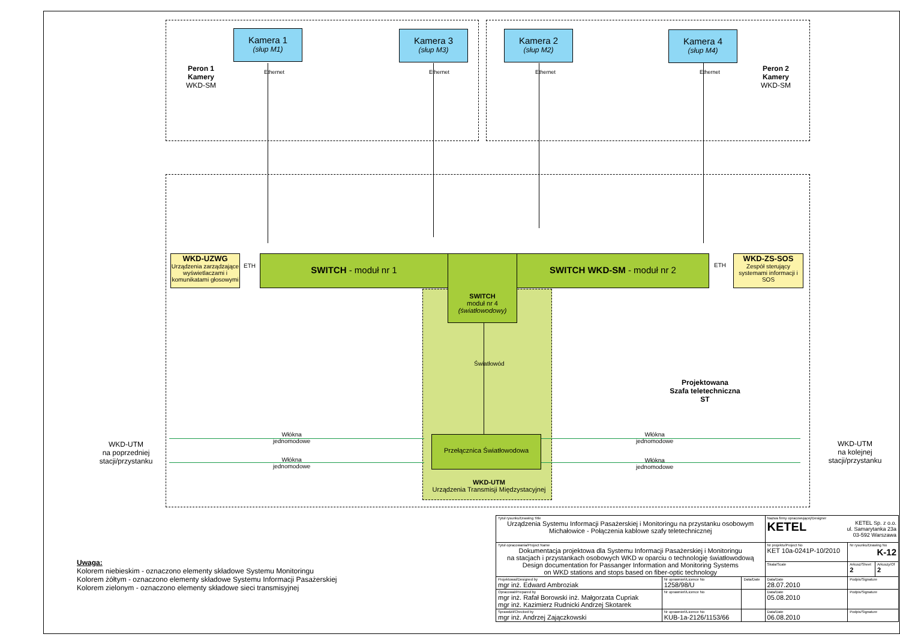Kamera 1
(słup M1)
Kamera 3
(słup M3)
Kamera 2
(słup M2)
Kamera 4
(słup M4)
Peron 1
Kamery
WKD-SM
Peron 2
Kamery
WKD-SM
Ethernet Ethernet Ethernet Ethernet
WKD-UZWG
Urządzenia zarządzające wyświetlaczami i komunikatami głosowymi
ETH
SWITCH - moduł nr 1
SWITCH
moduł nr 4
(światłowodowy)
SWITCH WKD-SM - moduł nr 2
ETH
WKD-ZS-SOS
Zespół sterujący systemami informacji i SOS
Światłowód
Projektowana
Szafa teletechniczna
ST
Przełącznica Światłowodowa
WKD-UTM
Urządzenia Transmisji Międzystacyjnej
Włókna
jednomodowe
Włókna
jednomodowe
Włókna
jednomodowe
Włókna
jednomodowe
WKD-UTM
na poprzedniej
stacji/przystanku
WKD-UTM
na kolejnej
stacji/przystanku
Uwaga:
Kolorem niebieskim - oznaczono elementy składowe Systemu Monitoringu
Kolorem żółtym - oznaczono elementy składowe Systemu Informacji Pasażerskiej
Kolorem zielonym - oznaczono elementy składowe sieci transmisyjnej
| Tytuł rysunku/Drawing Title Urządzenia Systemu Informacji Pasażerskiej i Monitoringu na przystanku osobowym Michałowice - Połączenia kablowe szafy teletechnicznej | | | Nazwa firmy opracowującej/Designer KETEL KETEL Sp. z o.o. ul. Samarytanka 23a 03-592 Warszawa | | |
| Tytuł opracowania/Project Name Dokumentacja projektowa dla Systemu Informacji Pasażerskiej i Monitoringu na stacjach i przystankach osobowych WKD w oparciu o technologię światłowodową Design documentation for Passanger Information and Monitoring Systems on WKD stations and stops based on fiber-optic technology | | | Nr projektu/Project No KET 10a-0241P-10/2010 | Nr rysunku/Drawing No K-12 | |
| | | | Skala/Scale | Arkusz/Sheet 2 | Arkuszy/Of 2 |
| Projektowal/Designed by mgr inż. Edward Ambroziak | Nr uprawnień/Licence No 1258/98/U | Data/Date | Data/Date 28.07.2010 | Podpis/Signature | |
| Opracowal/Prepared by mgr inż. Rafał Borowski inż. Małgorzata Cupriak mgr inż. Kazimierz Rudnicki Andrzej Skotarek | Nr uprawnień/Licence No | | Data/Date 05.08.2010 | Podpis/Signature | |
| Sprawdził/Checked by mgr inż. Andrzej Zajączkowski | Nr uprawnień/Licence No KUB-1a-2126/1153/66 | | Data/Date 06.08.2010 | Podpis/Signature | |